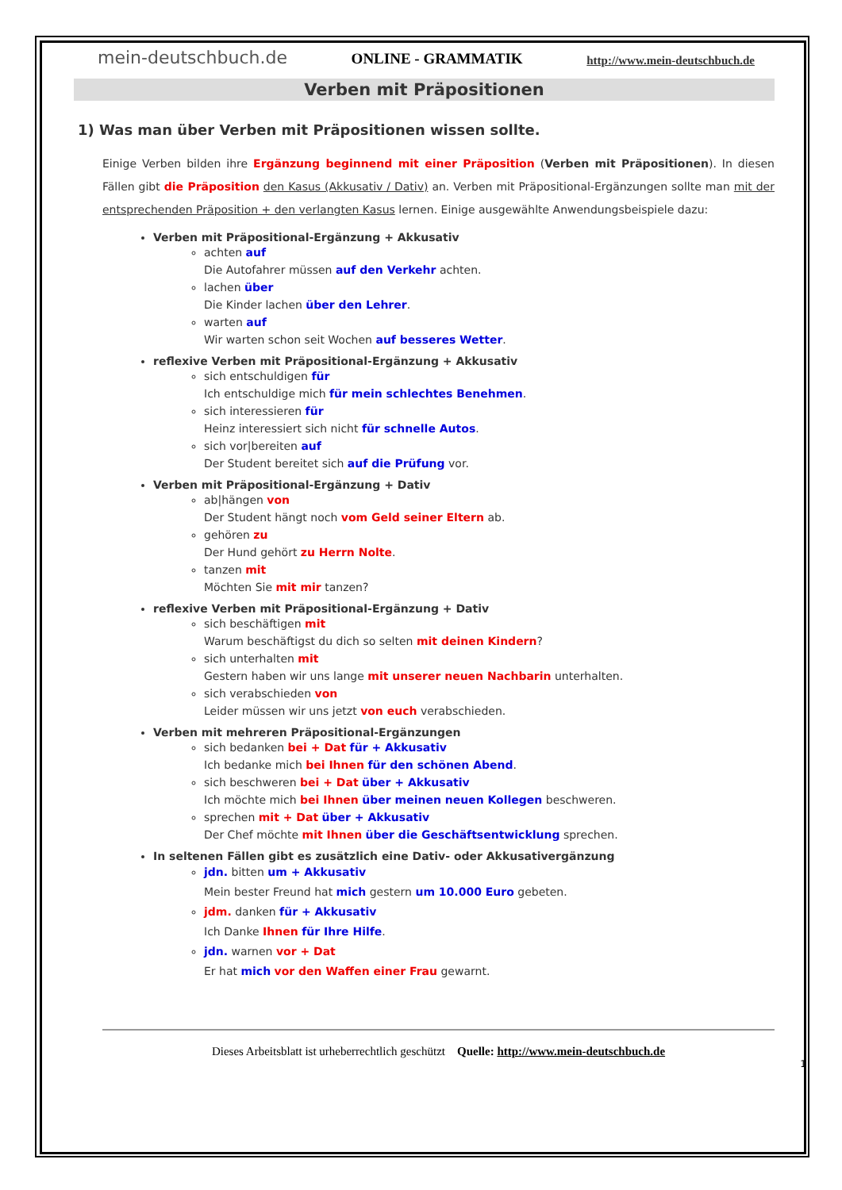mein-deutschbuch.de ONLINE - GRAMMATIK http://www.mein-deutschbuch.de
Verben mit Präpositionen
1) Was man über Verben mit Präpositionen wissen sollte.
Einige Verben bilden ihre Ergänzung beginnend mit einer Präposition (Verben mit Präpositionen). In diesen Fällen gibt die Präposition den Kasus (Akkusativ / Dativ) an. Verben mit Präpositional-Ergänzungen sollte man mit der entsprechenden Präposition + den verlangten Kasus lernen. Einige ausgewählte Anwendungsbeispiele dazu:
Verben mit Präpositional-Ergänzung + Akkusativ
achten auf
Die Autofahrer müssen auf den Verkehr achten.
lachen über
Die Kinder lachen über den Lehrer.
warten auf
Wir warten schon seit Wochen auf besseres Wetter.
reflexive Verben mit Präpositional-Ergänzung + Akkusativ
sich entschuldigen für
Ich entschuldige mich für mein schlechtes Benehmen.
sich interessieren für
Heinz interessiert sich nicht für schnelle Autos.
sich vor|bereiten auf
Der Student bereitet sich auf die Prüfung vor.
Verben mit Präpositional-Ergänzung + Dativ
ab|hängen von
Der Student hängt noch vom Geld seiner Eltern ab.
gehören zu
Der Hund gehört zu Herrn Nolte.
tanzen mit
Möchten Sie mit mir tanzen?
reflexive Verben mit Präpositional-Ergänzung + Dativ
sich beschäftigen mit
Warum beschäftigst du dich so selten mit deinen Kindern?
sich unterhalten mit
Gestern haben wir uns lange mit unserer neuen Nachbarin unterhalten.
sich verabschieden von
Leider müssen wir uns jetzt von euch verabschieden.
Verben mit mehreren Präpositional-Ergänzungen
sich bedanken bei + Dat für + Akkusativ
Ich bedanke mich bei Ihnen für den schönen Abend.
sich beschweren bei + Dat über + Akkusativ
Ich möchte mich bei Ihnen über meinen neuen Kollegen beschweren.
sprechen mit + Dat über + Akkusativ
Der Chef möchte mit Ihnen über die Geschäftsentwicklung sprechen.
In seltenen Fällen gibt es zusätzlich eine Dativ- oder Akkusativergänzung
jdn. bitten um + Akkusativ
Mein bester Freund hat mich gestern um 10.000 Euro gebeten.
jdm. danken für + Akkusativ
Ich Danke Ihnen für Ihre Hilfe.
jdn. warnen vor + Dat
Er hat mich vor den Waffen einer Frau gewarnt.
Dieses Arbeitsblatt ist urheberrechtlich geschützt Quelle: http://www.mein-deutschbuch.de
1